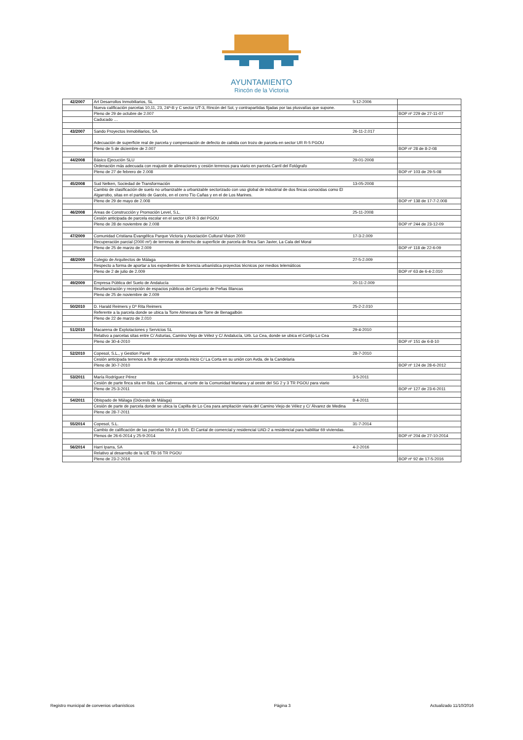AYUNTAMIENTO
Rincón de la Victoria
| 42/2007 | Art Desarrollos Inmobiliarios, SL | 5-12-2006 | |
| | Nueva calificación parcelas 10,11, 23, 24ª-B y C sector UT-3, Rincón del Sol, y contrapartidas fijadas por las plusvalías que supone. | | |
| | Pleno de 29 de octubre de 2.007 | | BOP nº 229 de 27-11-07 |
| | Caducado … | | |
| 43/2007 | Sando Proyectos Inmobiliarios, SA | 26-11-2.017 | |
| | Adecuación de superficie real de parcela y compensación de defecto de cabida con trozo de parcela en sector UR R-5 PGOU | | |
| | Pleno de 5 de diciembre de 2.007 | | BOP nº 28 de 8-2-08 |
| 44/2008 | Básico Ejecución SLU | 29-01-2008 | |
| | Ordenación más adecuada con reajuste de alineaciones y cesión terrenos para viario en parcela Carril del Fotógrafo | | |
| | Pleno de 27 de febrero de 2.008 | | BOP nº 103 de 29-5-08 |
| 45/2008 | Sud Nelken, Sociedad de Transformación | 13-05-2008 | |
| | Cambio de clasificación de suelo no urbanizable a urbanizable sectorizado con uso global de industrial de dos fincas conocidas como El Algarrobo, sitas en el partido de Garcés, en el cerro Tío Cañas y en el de Los Marines. | | |
| | Pleno de 29 de mayo de 2.008 | | BOP nº 138 de 17-7-2.008 |
| 46/2008 | Áreas de Construcción y Promoción Level, S.L. | 25-11-2008 | |
| | Cesión anticipada de parcela escolar en el sector UR R-3 del PGOU | | |
| | Pleno de 28 de noviembre de 2.008 | | BOP nº 244 de 23-12-09 |
| 47/2009 | Comunidad Cristiana Evangélica Parque Victoria y Asociación Cultural Vision 2000 | 17-3-2.009 | |
| | Recuperación parcial (2000 m²) de terrenos de derecho de superficie de parcela de finca San Javier, La Cala del Moral | | |
| | Pleno de 25 de marzo de 2.009 | | BOP nº 118 de 22-6-09 |
| 48/2009 | Colegio de Arquitectos de Málaga | 27-5-2.009 | |
| | Respecto a forma de aportar a los expedientes de licencia urbanística proyectos técnicos por medios telemáticos | | |
| | Pleno de 2 de julio de 2.009 | | BOP nº 63 de 6-4-2.010 |
| 49/2009 | Empresa Pública del Suelo de Andalucía | 20-11-2.009 | |
| | Reurbanización y recepción de espacios públicos del Conjunto de Peñas Blancas | | |
| | Pleno de 25 de noviembre de 2.009 | | |
| 50/2010 | D. Harald Reimers y Dª Rita Reimers | 25-2-2.010 | |
| | Referente a la parcela donde se ubica la Torre Almenara de Torre de Benagalbón | | |
| | Pleno de 22 de marzo de 2.010 | | |
| 51/2010 | Macarena de Explotaciones y Servicios SL | 29-4-2010 | |
| | Relativo a parcelas sitas entre C/ Asturias, Camino Viejo de Vélez y C/ Andalucía, Urb. Lo Cea, donde se ubica el Cortijo Lo Cea | | |
| | Pleno de 30-4-2010 | | BOP nº 151 de 6-8-10 |
| 52/2010 | Copesol, S.L., y Gestion Pavel | 28-7-2010 | |
| | Cesión anticipada terrenos a fin de ejecutar rotonda inicio C/ La Corta en su unión con Avda. de la Candelaria | | |
| | Pleno de 30-7-2010 | | BOP nº 124 de 28-6-2012 |
| 53/2011 | María Rodríguez Pérez | 3-5-2011 | |
| | Cesión de parte finca sita en Bda. Los Cabreras, al norte de la Comunidad Mariana y al oeste del SG 2 y 3 TR PGOU para viario | | |
| | Pleno de 25-3-2011 | | BOP nº 127 de 23-6-2011 |
| 54/2011 | Obispado de Málaga (Diócesis de Málaga) | 8-4-2011 | |
| | Cesión de parte de parcela donde se ubica la Capilla de Lo Cea para ampliación viaria del Camino Viejo de Vélez y C/ Álvarez de Medina | | |
| | Pleno de 28-7-2011 | | |
| 55/2014 | Copesol, S.L. | 31-7-2014 | |
| | Cambio de calificación de las parcelas 59-A y B Urb. El Cantal de comercial y residencial UAD-2 a residencial para habilitar 69 viviendas. | | |
| | Plenos de 26-6-2014 y 25-9-2014 | | BOP nº 204 de 27-10-2014 |
| 56/2014 | Harri Iparra, SA | 4-2-2016 | |
| | Relativo al desarrollo de la UE TB-16 TR PGOU | | |
| | Pleno de 23-2-2016 | | BOP nº 92 de 17-5-2016 |
Registro municipal de convenios urbanísticos Página 3 Actualizado 11/10/2016